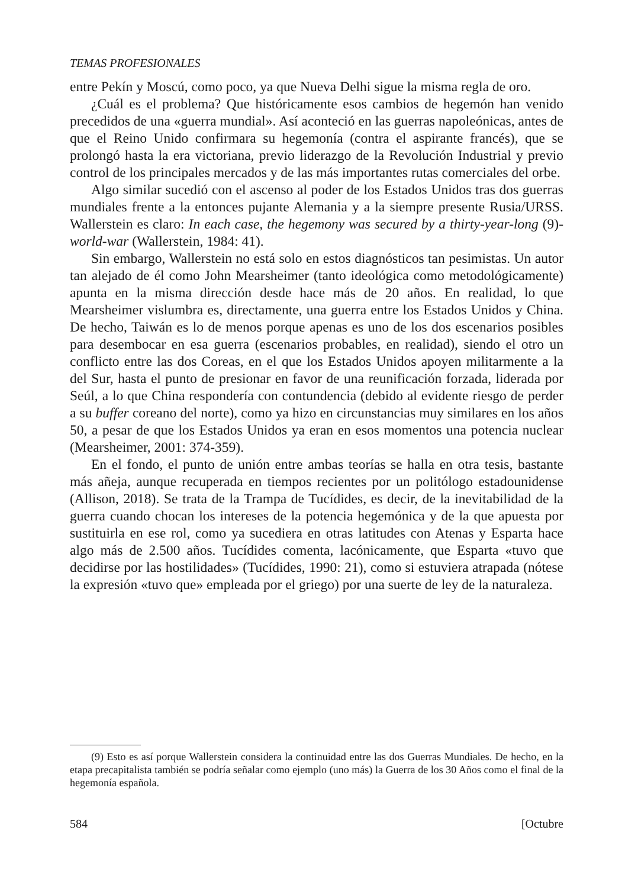TEMAS PROFESIONALES
entre Pekín y Moscú, como poco, ya que Nueva Delhi sigue la misma regla de oro.
¿Cuál es el problema? Que históricamente esos cambios de hegemón han venido precedidos de una «guerra mundial». Así aconteció en las guerras napoleónicas, antes de que el Reino Unido confirmara su hegemonía (contra el aspirante francés), que se prolongó hasta la era victoriana, previo liderazgo de la Revolución Industrial y previo control de los principales mercados y de las más importantes rutas comerciales del orbe.
Algo similar sucedió con el ascenso al poder de los Estados Unidos tras dos guerras mundiales frente a la entonces pujante Alemania y a la siempre presente Rusia/URSS. Wallerstein es claro: In each case, the hegemony was secured by a thirty-year-long (9)-world-war (Wallerstein, 1984: 41).
Sin embargo, Wallerstein no está solo en estos diagnósticos tan pesimistas. Un autor tan alejado de él como John Mearsheimer (tanto ideológica como metodológicamente) apunta en la misma dirección desde hace más de 20 años. En realidad, lo que Mearsheimer vislumbra es, directamente, una guerra entre los Estados Unidos y China. De hecho, Taiwán es lo de menos porque apenas es uno de los dos escenarios posibles para desembocar en esa guerra (escenarios probables, en realidad), siendo el otro un conflicto entre las dos Coreas, en el que los Estados Unidos apoyen militarmente a la del Sur, hasta el punto de presionar en favor de una reunificación forzada, liderada por Seúl, a lo que China respondería con contundencia (debido al evidente riesgo de perder a su buffer coreano del norte), como ya hizo en circunstancias muy similares en los años 50, a pesar de que los Estados Unidos ya eran en esos momentos una potencia nuclear (Mearsheimer, 2001: 374-359).
En el fondo, el punto de unión entre ambas teorías se halla en otra tesis, bastante más añeja, aunque recuperada en tiempos recientes por un politólogo estadounidense (Allison, 2018). Se trata de la Trampa de Tucídides, es decir, de la inevitabilidad de la guerra cuando chocan los intereses de la potencia hegemónica y de la que apuesta por sustituirla en ese rol, como ya sucediera en otras latitudes con Atenas y Esparta hace algo más de 2.500 años. Tucídides comenta, lacónicamente, que Esparta «tuvo que decidirse por las hostilidades» (Tucídides, 1990: 21), como si estuviera atrapada (nótese la expresión «tuvo que» empleada por el griego) por una suerte de ley de la naturaleza.
(9) Esto es así porque Wallerstein considera la continuidad entre las dos Guerras Mundiales. De hecho, en la etapa precapitalista también se podría señalar como ejemplo (uno más) la Guerra de los 30 Años como el final de la hegemonía española.
584 [Octubre